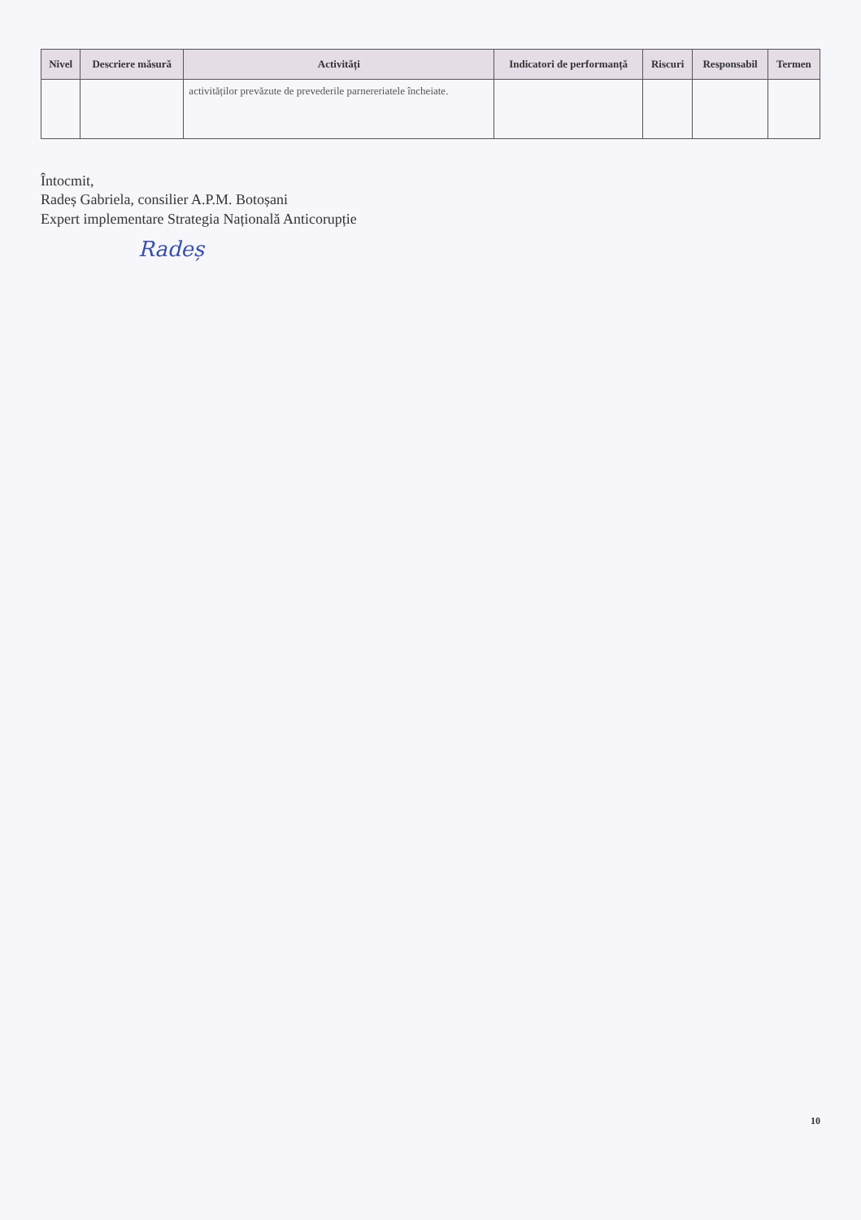| Nivel | Descriere măsură | Activități | Indicatori de performanță | Riscuri | Responsabil | Termen |
| --- | --- | --- | --- | --- | --- | --- |
| | | activităților prevăzute de prevederile parnereriatele încheiate. | | | | |
Întocmit,
Radeș Gabriela, consilier A.P.M. Botoșani
Expert implementare Strategia Națională Anticorupție
Radeș
10